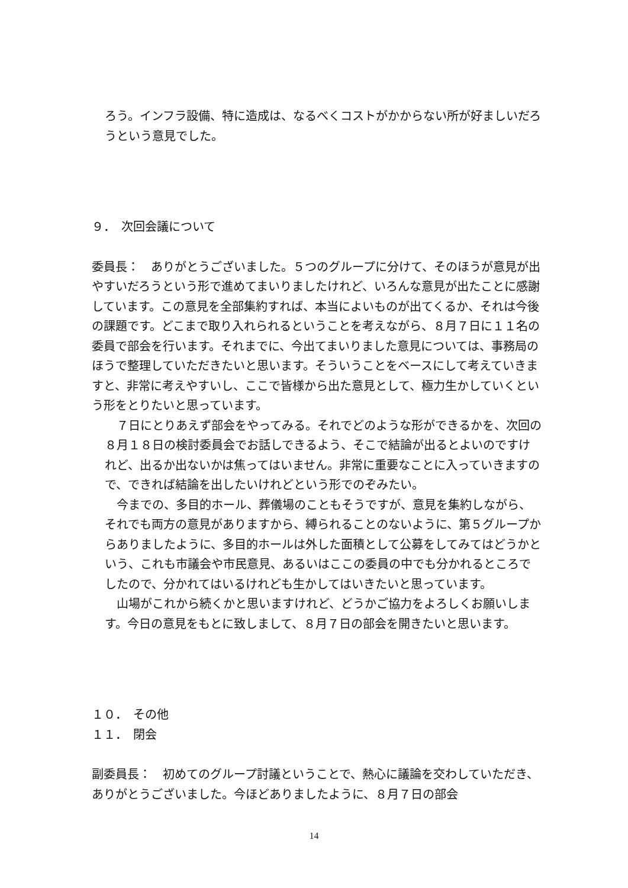ろう。インフラ設備、特に造成は、なるべくコストがかからない所が好ましいだろうという意見でした。
９．　次回会議について
委員長：　ありがとうございました。５つのグループに分けて、そのほうが意見が出やすいだろうという形で進めてまいりましたけれど、いろんな意見が出たことに感謝しています。この意見を全部集約すれば、本当によいものが出てくるか、それは今後の課題です。どこまで取り入れられるということを考えながら、８月７日に１１名の委員で部会を行います。それまでに、今出てまいりました意見については、事務局のほうで整理していただきたいと思います。そういうことをベースにして考えていきますと、非常に考えやすいし、ここで皆様から出た意見として、極力生かしていくという形をとりたいと思っています。
　７日にとりあえず部会をやってみる。それでどのような形ができるかを、次回の８月１８日の検討委員会でお話しできるよう、そこで結論が出るとよいのですけれど、出るか出ないかは焦ってはいません。非常に重要なことに入っていきますので、できれば結論を出したいけれどという形でのぞみたい。
　今までの、多目的ホール、葬儀場のこともそうですが、意見を集約しながら、それでも両方の意見がありますから、縛られることのないように、第５グループからありましたように、多目的ホールは外した面積として公募をしてみてはどうかという、これも市議会や市民意見、あるいはここの委員の中でも分かれるところでしたので、分かれてはいるけれども生かしてはいきたいと思っています。
　山場がこれから続くかと思いますけれど、どうかご協力をよろしくお願いします。今日の意見をもとに致しまして、８月７日の部会を開きたいと思います。
１０．　その他
１１．　閉会
副委員長：　初めてのグループ討議ということで、熱心に議論を交わしていただき、ありがとうございました。今ほどありましたように、８月７日の部会
14